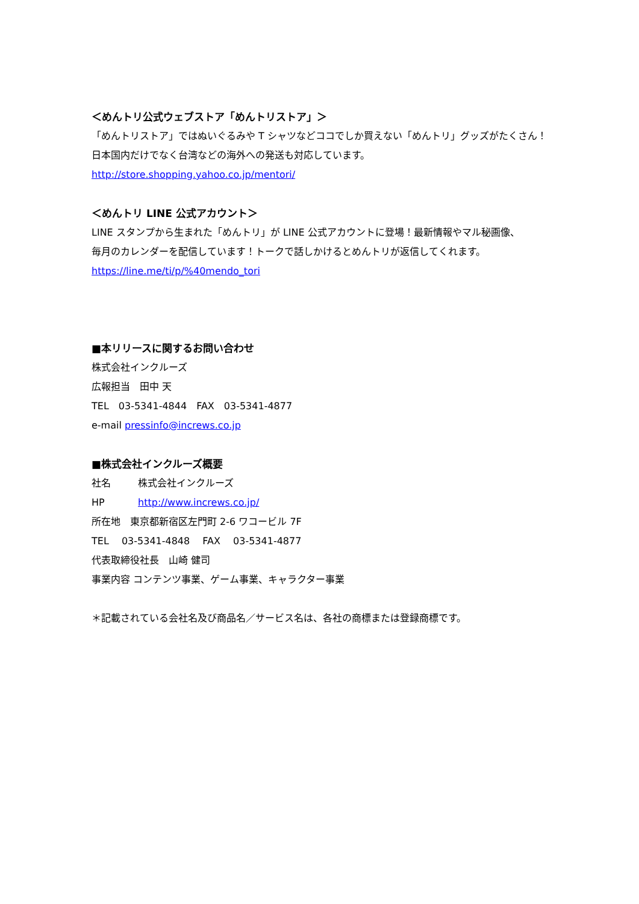＜めんトリ公式ウェブストア「めんトリストア」＞
「めんトリストア」ではぬいぐるみや T シャツなどココでしか買えない「めんトリ」グッズがたくさん！
日本国内だけでなく台湾などの海外への発送も対応しています。
http://store.shopping.yahoo.co.jp/mentori/
＜めんトリ LINE 公式アカウント＞
LINE スタンプから生まれた「めんトリ」が LINE 公式アカウントに登場！最新情報やマル秘画像、
毎月のカレンダーを配信しています！トークで話しかけるとめんトリが返信してくれます。
https://line.me/ti/p/%40mendo_tori
■本リリースに関するお問い合わせ
株式会社インクルーズ
広報担当　田中 天
TEL　03-5341-4844　FAX　03-5341-4877
e-mail pressinfo@increws.co.jp
■株式会社インクルーズ概要
社名 株式会社インクルーズ
HP http://www.increws.co.jp/
所在地　東京都新宿区左門町 2-6 ワコービル 7F
TEL　 03-5341-4848　 FAX　 03-5341-4877
代表取締役社長　山崎 健司
事業内容 コンテンツ事業、ゲーム事業、キャラクター事業
＊記載されている会社名及び商品名／サービス名は、各社の商標または登録商標です。